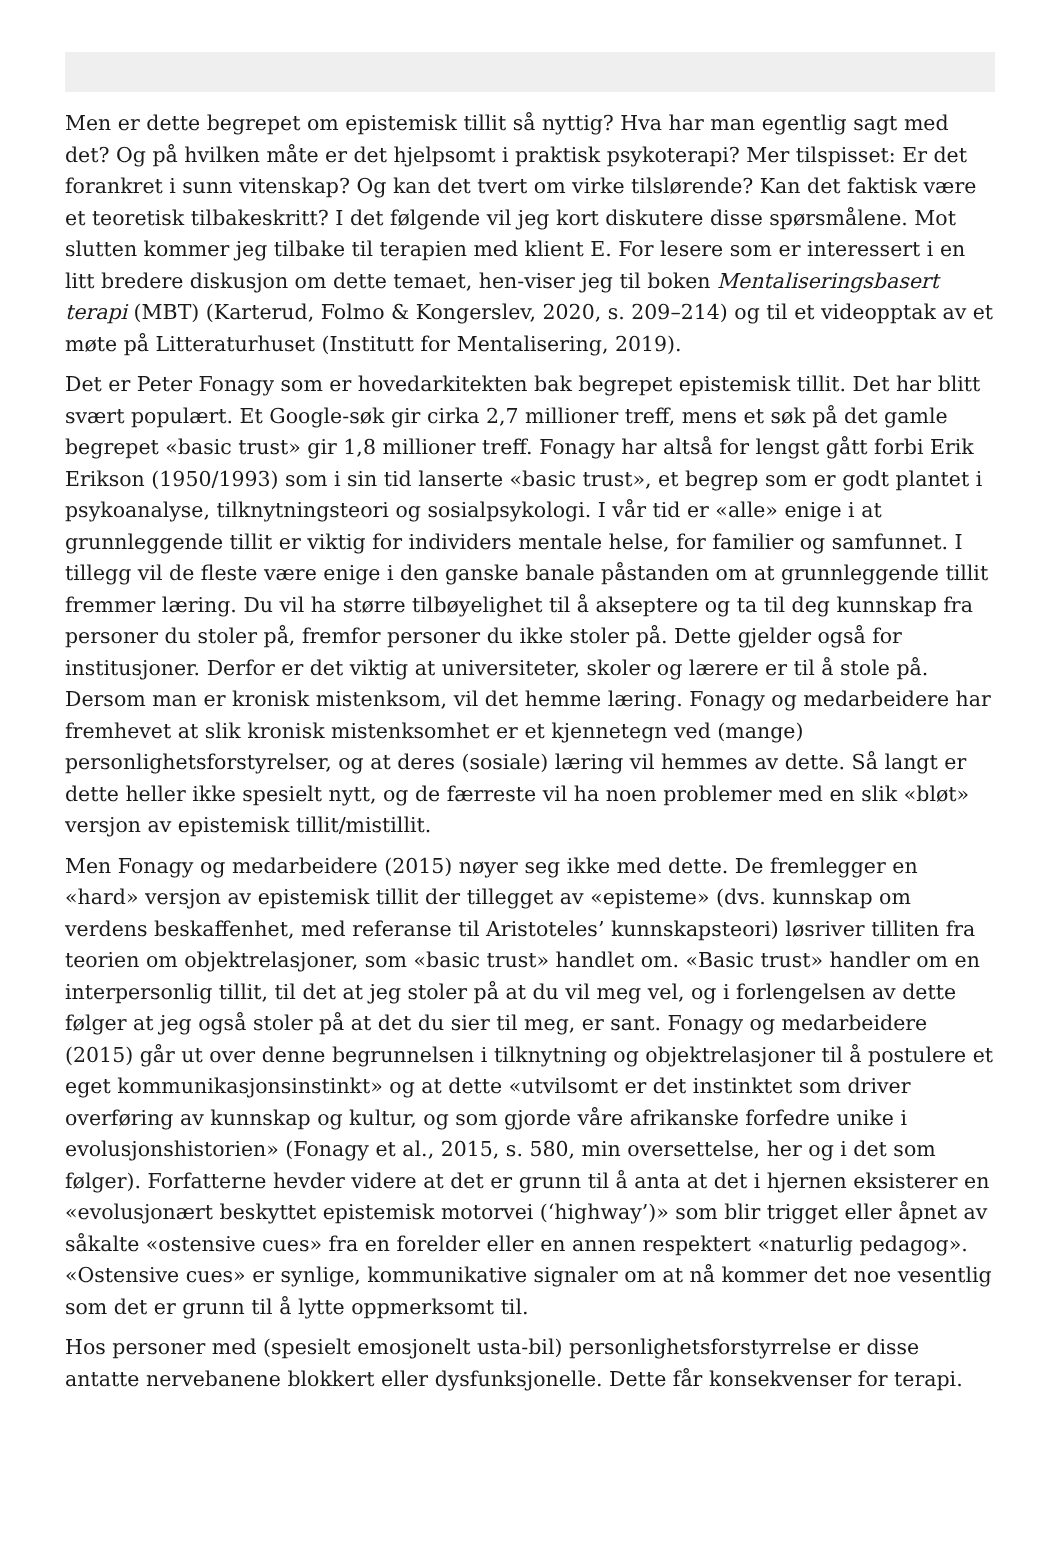Men er dette begrepet om epistemisk tillit så nyttig? Hva har man egentlig sagt med det? Og på hvilken måte er det hjelpsomt i praktisk psykoterapi? Mer tilspisset: Er det forankret i sunn vitenskap? Og kan det tvert om virke tilslørende? Kan det faktisk være et teoretisk tilbakeskritt? I det følgende vil jeg kort diskutere disse spørsmålene. Mot slutten kommer jeg tilbake til terapien med klient E. For lesere som er interessert i en litt bredere diskusjon om dette temaet, hen-viser jeg til boken Mentaliseringsbasert terapi (MBT) (Karterud, Folmo & Kongerslev, 2020, s. 209–214) og til et videopptak av et møte på Litteraturhuset (Institutt for Mentalisering, 2019).
Det er Peter Fonagy som er hovedarkitekten bak begrepet epistemisk tillit. Det har blitt svært populært. Et Google-søk gir cirka 2,7 millioner treff, mens et søk på det gamle begrepet «basic trust» gir 1,8 millioner treff. Fonagy har altså for lengst gått forbi Erik Erikson (1950/1993) som i sin tid lanserte «basic trust», et begrep som er godt plantet i psykoanalyse, tilknytningsteori og sosialpsykologi. I vår tid er «alle» enige i at grunnleggende tillit er viktig for individers mentale helse, for familier og samfunnet. I tillegg vil de fleste være enige i den ganske banale påstanden om at grunnleggende tillit fremmer læring. Du vil ha større tilbøyelighet til å akseptere og ta til deg kunnskap fra personer du stoler på, fremfor personer du ikke stoler på. Dette gjelder også for institusjoner. Derfor er det viktig at universiteter, skoler og lærere er til å stole på. Dersom man er kronisk mistenksom, vil det hemme læring. Fonagy og medarbeidere har fremhevet at slik kronisk mistenksomhet er et kjennetegn ved (mange) personlighetsforstyrelser, og at deres (sosiale) læring vil hemmes av dette. Så langt er dette heller ikke spesielt nytt, og de færreste vil ha noen problemer med en slik «bløt» versjon av epistemisk tillit/mistillit.
Men Fonagy og medarbeidere (2015) nøyer seg ikke med dette. De fremlegger en «hard» versjon av epistemisk tillit der tillegget av «episteme» (dvs. kunnskap om verdens beskaffenhet, med referanse til Aristoteles’ kunnskapsteori) løsriver tilliten fra teorien om objektrelasjoner, som «basic trust» handlet om. «Basic trust» handler om en interpersonlig tillit, til det at jeg stoler på at du vil meg vel, og i forlengelsen av dette følger at jeg også stoler på at det du sier til meg, er sant. Fonagy og medarbeidere (2015) går ut over denne begrunnelsen i tilknytning og objektrelasjoner til å postulere et eget kommunikasjonsinstinkt» og at dette «utvilsomt er det instinktet som driver overføring av kunnskap og kultur, og som gjorde våre afrikanske forfedre unike i evolusjonshistorien» (Fonagy et al., 2015, s. 580, min oversettelse, her og i det som følger). Forfatterne hevder videre at det er grunn til å anta at det i hjernen eksisterer en «evolusjonært beskyttet epistemisk motorvei (‘highway’)» som blir trigget eller åpnet av såkalte «ostensive cues» fra en forelder eller en annen respektert «naturlig pedagog». «Ostensive cues» er synlige, kommunikative signaler om at nå kommer det noe vesentlig som det er grunn til å lytte oppmerksomt til.
Hos personer med (spesielt emosjonelt usta-bil) personlighetsforstyrrelse er disse antatte nervebanene blokkert eller dysfunksjonelle. Dette får konsekvenser for terapi.